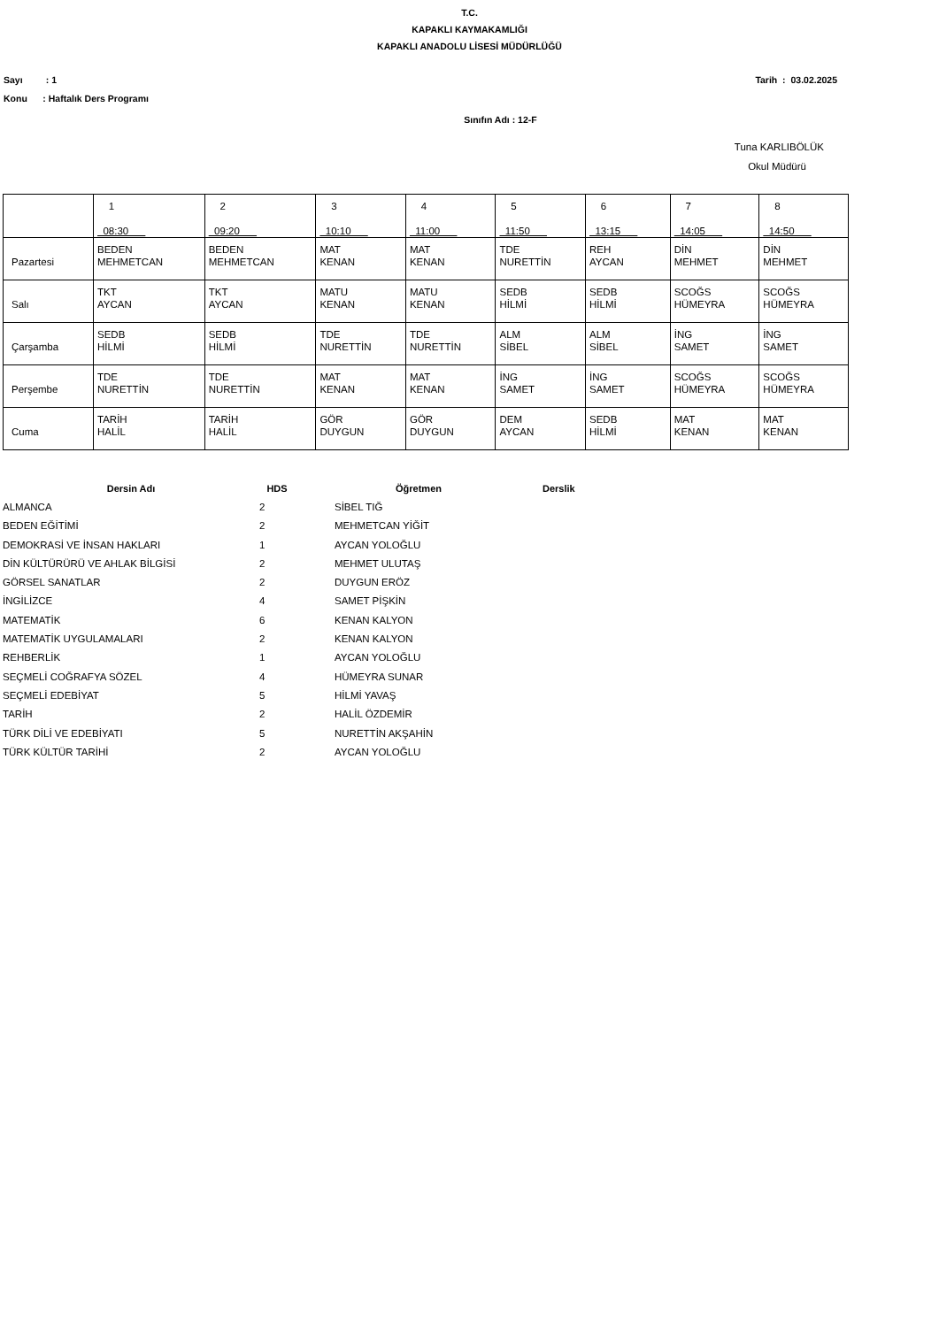T.C.
KAPAKLI KAYMAKAMLIĞI
KAPAKLI ANADOLU LİSESİ MÜDÜRLÜĞÜ
Sayı : 1 Tarih : 03.02.2025
Konu : Haftalık Ders Programı
Sınıfın Adı : 12-F
Tuna KARLIBÖLÜK
Okul Müdürü
| | 1 08:30 | 2 09:20 | 3 10:10 | 4 11:00 | 5 11:50 | 6 13:15 | 7 14:05 | 8 14:50 |
| Pazartesi | BEDEN MEHMETCAN | BEDEN MEHMETCAN | MAT KENAN | MAT KENAN | TDE NURETTİN | REH AYCAN | DİN MEHMET | DİN MEHMET |
| Salı | TKT AYCAN | TKT AYCAN | MATU KENAN | MATU KENAN | SEDB HİLMİ | SEDB HİLMİ | SCOĞS HÜMEYRA | SCOĞS HÜMEYRA |
| Çarşamba | SEDB HİLMİ | SEDB HİLMİ | TDE NURETTİN | TDE NURETTİN | ALM SİBEL | ALM SİBEL | İNG SAMET | İNG SAMET |
| Perşembe | TDE NURETTİN | TDE NURETTİN | MAT KENAN | MAT KENAN | İNG SAMET | İNG SAMET | SCOĞS HÜMEYRA | SCOĞS HÜMEYRA |
| Cuma | TARİH HALİL | TARİH HALİL | GÖR DUYGUN | GÖR DUYGUN | DEM AYCAN | SEDB HİLMİ | MAT KENAN | MAT KENAN |
| Dersin Adı | HDS | Öğretmen | Derslik |
| --- | --- | --- | --- |
| ALMANCA | 2 | SİBEL TIĞ | |
| BEDEN EĞİTİMİ | 2 | MEHMETCAN YİĞİT | |
| DEMOKRASİ VE İNSAN HAKLARI | 1 | AYCAN YOLOĞLU | |
| DİN KÜLTÜRÜRÜ VE AHLAK BİLGİSİ | 2 | MEHMET ULUTAŞ | |
| GÖRSEL SANATLAR | 2 | DUYGUN ERÖZ | |
| İNGİLİZCE | 4 | SAMET PİŞKİN | |
| MATEMATİK | 6 | KENAN KALYON | |
| MATEMATİK UYGULAMALARI | 2 | KENAN KALYON | |
| REHBERLİK | 1 | AYCAN YOLOĞLU | |
| SEÇMELİ COĞRAFYA SÖZEL | 4 | HÜMEYRA SUNAR | |
| SEÇMELİ EDEBİYAT | 5 | HİLMİ YAVAŞ | |
| TARİH | 2 | HALİL ÖZDEMİR | |
| TÜRK DİLİ VE EDEBİYATI | 5 | NURETTİN AKŞAHİN | |
| TÜRK KÜLTÜR TARİHİ | 2 | AYCAN YOLOĞLU | |